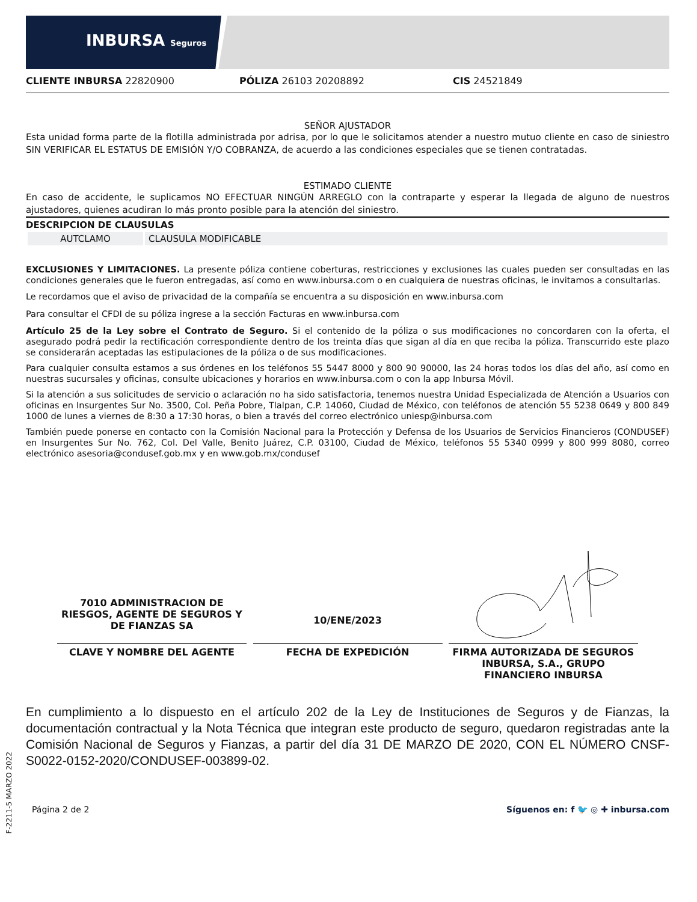F-2211-5 MARZO 2022
INBURSA Seguros
CLIENTE INBURSA 22820900 PÓLIZA 26103 20208892 CIS 24521849
SEÑOR AJUSTADOR
Esta unidad forma parte de la flotilla administrada por adrisa, por lo que le solicitamos atender a nuestro mutuo cliente en caso de siniestro SIN VERIFICAR EL ESTATUS DE EMISIÓN Y/O COBRANZA, de acuerdo a las condiciones especiales que se tienen contratadas.
ESTIMADO CLIENTE
En caso de accidente, le suplicamos NO EFECTUAR NINGÚN ARREGLO con la contraparte y esperar la llegada de alguno de nuestros ajustadores, quienes acudiran lo más pronto posible para la atención del siniestro.
DESCRIPCION DE CLAUSULAS
| AUTCLAMO | CLAUSULA MODIFICABLE |
EXCLUSIONES Y LIMITACIONES. La presente póliza contiene coberturas, restricciones y exclusiones las cuales pueden ser consultadas en las condiciones generales que le fueron entregadas, así como en www.inbursa.com o en cualquiera de nuestras oficinas, le invitamos a consultarlas.
Le recordamos que el aviso de privacidad de la compañía se encuentra a su disposición en www.inbursa.com
Para consultar el CFDI de su póliza ingrese a la sección Facturas en www.inbursa.com
Artículo 25 de la Ley sobre el Contrato de Seguro. Si el contenido de la póliza o sus modificaciones no concordaren con la oferta, el asegurado podrá pedir la rectificación correspondiente dentro de los treinta días que sigan al día en que reciba la póliza. Transcurrido este plazo se considerarán aceptadas las estipulaciones de la póliza o de sus modificaciones.
Para cualquier consulta estamos a sus órdenes en los teléfonos 55 5447 8000 y 800 90 90000, las 24 horas todos los días del año, así como en nuestras sucursales y oficinas, consulte ubicaciones y horarios en www.inbursa.com o con la app Inbursa Móvil.
Si la atención a sus solicitudes de servicio o aclaración no ha sido satisfactoria, tenemos nuestra Unidad Especializada de Atención a Usuarios con oficinas en Insurgentes Sur No. 3500, Col. Peña Pobre, Tlalpan, C.P. 14060, Ciudad de México, con teléfonos de atención 55 5238 0649 y 800 849 1000 de lunes a viernes de 8:30 a 17:30 horas, o bien a través del correo electrónico uniesp@inbursa.com
También puede ponerse en contacto con la Comisión Nacional para la Protección y Defensa de los Usuarios de Servicios Financieros (CONDUSEF) en Insurgentes Sur No. 762, Col. Del Valle, Benito Juárez, C.P. 03100, Ciudad de México, teléfonos 55 5340 0999 y 800 999 8080, correo electrónico asesoria@condusef.gob.mx y en www.gob.mx/condusef
7010 ADMINISTRACION DE RIESGOS, AGENTE DE SEGUROS Y DE FIANZAS SA
CLAVE Y NOMBRE DEL AGENTE
10/ENE/2023
FECHA DE EXPEDICIÓN
FIRMA AUTORIZADA DE SEGUROS INBURSA, S.A., GRUPO FINANCIERO INBURSA
En cumplimiento a lo dispuesto en el artículo 202 de la Ley de Instituciones de Seguros y de Fianzas, la documentación contractual y la Nota Técnica que integran este producto de seguro, quedaron registradas ante la Comisión Nacional de Seguros y Fianzas, a partir del día 31 DE MARZO DE 2020, CON EL NÚMERO CNSF-S0022-0152-2020/CONDUSEF-003899-02.
Página 2 de 2 Síguenos en: f 🐦 ◎ ✚ inbursa.com